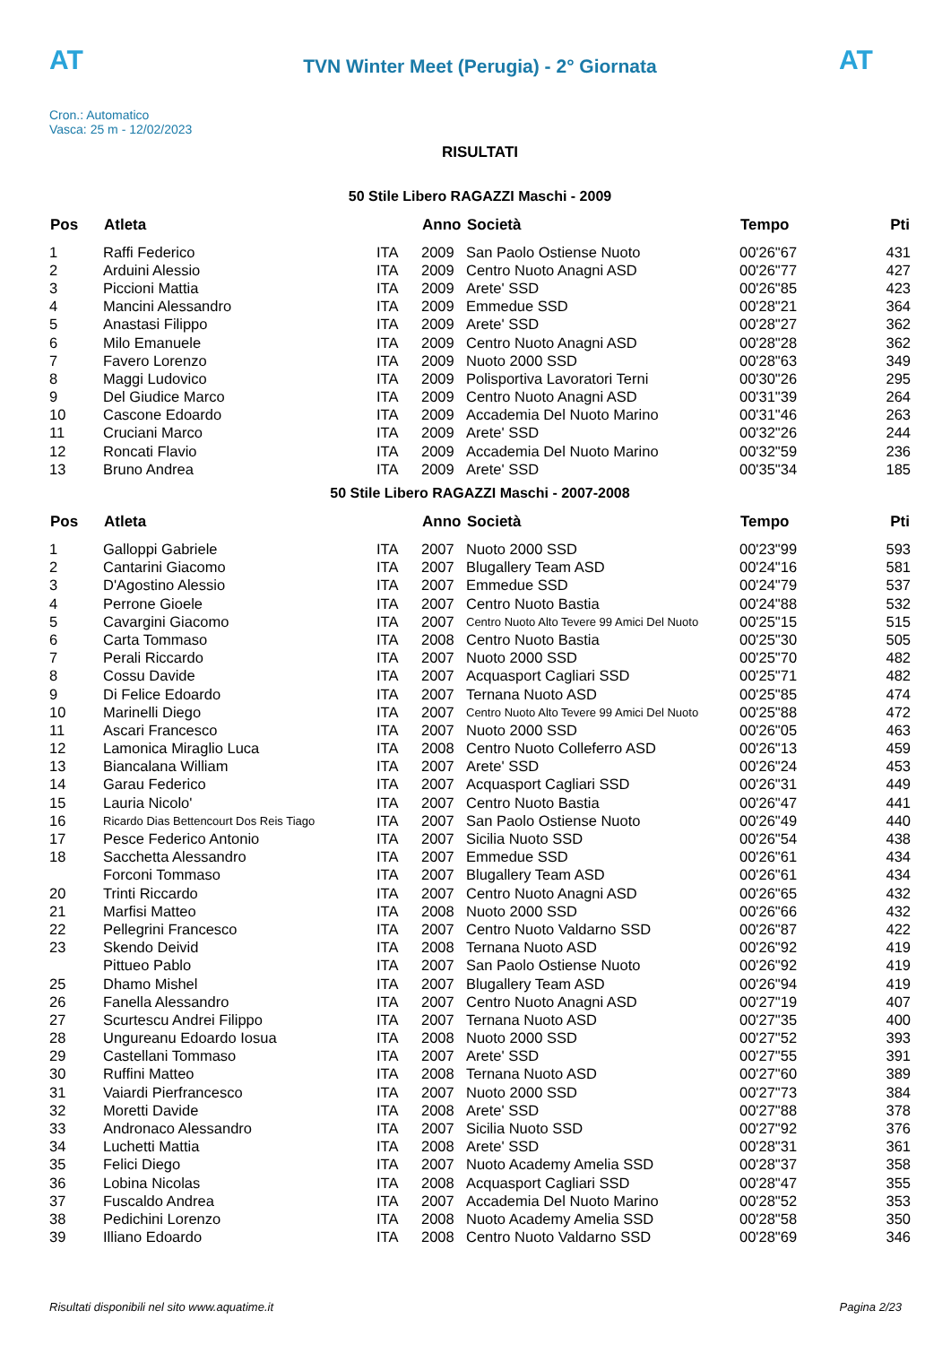AT
TVN Winter Meet (Perugia) - 2° Giornata
AT
Cron.: Automatico
Vasca: 25 m - 12/02/2023
RISULTATI
50 Stile Libero RAGAZZI Maschi - 2009
| Pos | Atleta | | Anno | Società | Tempo | Pti |
| --- | --- | --- | --- | --- | --- | --- |
| 1 | Raffi Federico | ITA | 2009 | San Paolo Ostiense Nuoto | 00'26"67 | 431 |
| 2 | Arduini Alessio | ITA | 2009 | Centro Nuoto Anagni ASD | 00'26"77 | 427 |
| 3 | Piccioni Mattia | ITA | 2009 | Arete' SSD | 00'26"85 | 423 |
| 4 | Mancini Alessandro | ITA | 2009 | Emmedue SSD | 00'28"21 | 364 |
| 5 | Anastasi Filippo | ITA | 2009 | Arete' SSD | 00'28"27 | 362 |
| 6 | Milo Emanuele | ITA | 2009 | Centro Nuoto Anagni ASD | 00'28"28 | 362 |
| 7 | Favero Lorenzo | ITA | 2009 | Nuoto 2000 SSD | 00'28"63 | 349 |
| 8 | Maggi Ludovico | ITA | 2009 | Polisportiva Lavoratori Terni | 00'30"26 | 295 |
| 9 | Del Giudice Marco | ITA | 2009 | Centro Nuoto Anagni ASD | 00'31"39 | 264 |
| 10 | Cascone Edoardo | ITA | 2009 | Accademia Del Nuoto Marino | 00'31"46 | 263 |
| 11 | Cruciani Marco | ITA | 2009 | Arete' SSD | 00'32"26 | 244 |
| 12 | Roncati Flavio | ITA | 2009 | Accademia Del Nuoto Marino | 00'32"59 | 236 |
| 13 | Bruno Andrea | ITA | 2009 | Arete' SSD | 00'35"34 | 185 |
50 Stile Libero RAGAZZI Maschi - 2007-2008
| Pos | Atleta | | Anno | Società | Tempo | Pti |
| --- | --- | --- | --- | --- | --- | --- |
| 1 | Galloppi Gabriele | ITA | 2007 | Nuoto 2000 SSD | 00'23"99 | 593 |
| 2 | Cantarini Giacomo | ITA | 2007 | Blugallery Team ASD | 00'24"16 | 581 |
| 3 | D'Agostino Alessio | ITA | 2007 | Emmedue SSD | 00'24"79 | 537 |
| 4 | Perrone Gioele | ITA | 2007 | Centro Nuoto Bastia | 00'24"88 | 532 |
| 5 | Cavargini Giacomo | ITA | 2007 | Centro Nuoto Alto Tevere 99 Amici Del Nuoto | 00'25"15 | 515 |
| 6 | Carta Tommaso | ITA | 2008 | Centro Nuoto Bastia | 00'25"30 | 505 |
| 7 | Perali Riccardo | ITA | 2007 | Nuoto 2000 SSD | 00'25"70 | 482 |
| 8 | Cossu Davide | ITA | 2007 | Acquasport Cagliari SSD | 00'25"71 | 482 |
| 9 | Di Felice Edoardo | ITA | 2007 | Ternana Nuoto ASD | 00'25"85 | 474 |
| 10 | Marinelli Diego | ITA | 2007 | Centro Nuoto Alto Tevere 99 Amici Del Nuoto | 00'25"88 | 472 |
| 11 | Ascari Francesco | ITA | 2007 | Nuoto 2000 SSD | 00'26"05 | 463 |
| 12 | Lamonica Miraglio Luca | ITA | 2008 | Centro Nuoto Colleferro ASD | 00'26"13 | 459 |
| 13 | Biancalana William | ITA | 2007 | Arete' SSD | 00'26"24 | 453 |
| 14 | Garau Federico | ITA | 2007 | Acquasport Cagliari SSD | 00'26"31 | 449 |
| 15 | Lauria Nicolo' | ITA | 2007 | Centro Nuoto Bastia | 00'26"47 | 441 |
| 16 | Ricardo Dias Bettencourt Dos Reis Tiago | ITA | 2007 | San Paolo Ostiense Nuoto | 00'26"49 | 440 |
| 17 | Pesce Federico Antonio | ITA | 2007 | Sicilia Nuoto SSD | 00'26"54 | 438 |
| 18 | Sacchetta Alessandro | ITA | 2007 | Emmedue SSD | 00'26"61 | 434 |
| | Forconi Tommaso | ITA | 2007 | Blugallery Team ASD | 00'26"61 | 434 |
| 20 | Trinti Riccardo | ITA | 2007 | Centro Nuoto Anagni ASD | 00'26"65 | 432 |
| 21 | Marfisi Matteo | ITA | 2008 | Nuoto 2000 SSD | 00'26"66 | 432 |
| 22 | Pellegrini Francesco | ITA | 2007 | Centro Nuoto Valdarno SSD | 00'26"87 | 422 |
| 23 | Skendo Deivid | ITA | 2008 | Ternana Nuoto ASD | 00'26"92 | 419 |
| | Pittueo Pablo | ITA | 2007 | San Paolo Ostiense Nuoto | 00'26"92 | 419 |
| 25 | Dhamo Mishel | ITA | 2007 | Blugallery Team ASD | 00'26"94 | 419 |
| 26 | Fanella Alessandro | ITA | 2007 | Centro Nuoto Anagni ASD | 00'27"19 | 407 |
| 27 | Scurtescu Andrei Filippo | ITA | 2007 | Ternana Nuoto ASD | 00'27"35 | 400 |
| 28 | Ungureanu Edoardo Iosua | ITA | 2008 | Nuoto 2000 SSD | 00'27"52 | 393 |
| 29 | Castellani Tommaso | ITA | 2007 | Arete' SSD | 00'27"55 | 391 |
| 30 | Ruffini Matteo | ITA | 2008 | Ternana Nuoto ASD | 00'27"60 | 389 |
| 31 | Vaiardi Pierfrancesco | ITA | 2007 | Nuoto 2000 SSD | 00'27"73 | 384 |
| 32 | Moretti Davide | ITA | 2008 | Arete' SSD | 00'27"88 | 378 |
| 33 | Andronaco Alessandro | ITA | 2007 | Sicilia Nuoto SSD | 00'27"92 | 376 |
| 34 | Luchetti Mattia | ITA | 2008 | Arete' SSD | 00'28"31 | 361 |
| 35 | Felici Diego | ITA | 2007 | Nuoto Academy Amelia SSD | 00'28"37 | 358 |
| 36 | Lobina Nicolas | ITA | 2008 | Acquasport Cagliari SSD | 00'28"47 | 355 |
| 37 | Fuscaldo Andrea | ITA | 2007 | Accademia Del Nuoto Marino | 00'28"52 | 353 |
| 38 | Pedichini Lorenzo | ITA | 2008 | Nuoto Academy Amelia SSD | 00'28"58 | 350 |
| 39 | Illiano Edoardo | ITA | 2008 | Centro Nuoto Valdarno SSD | 00'28"69 | 346 |
Risultati disponibili nel sito www.aquatime.it Pagina 2/23